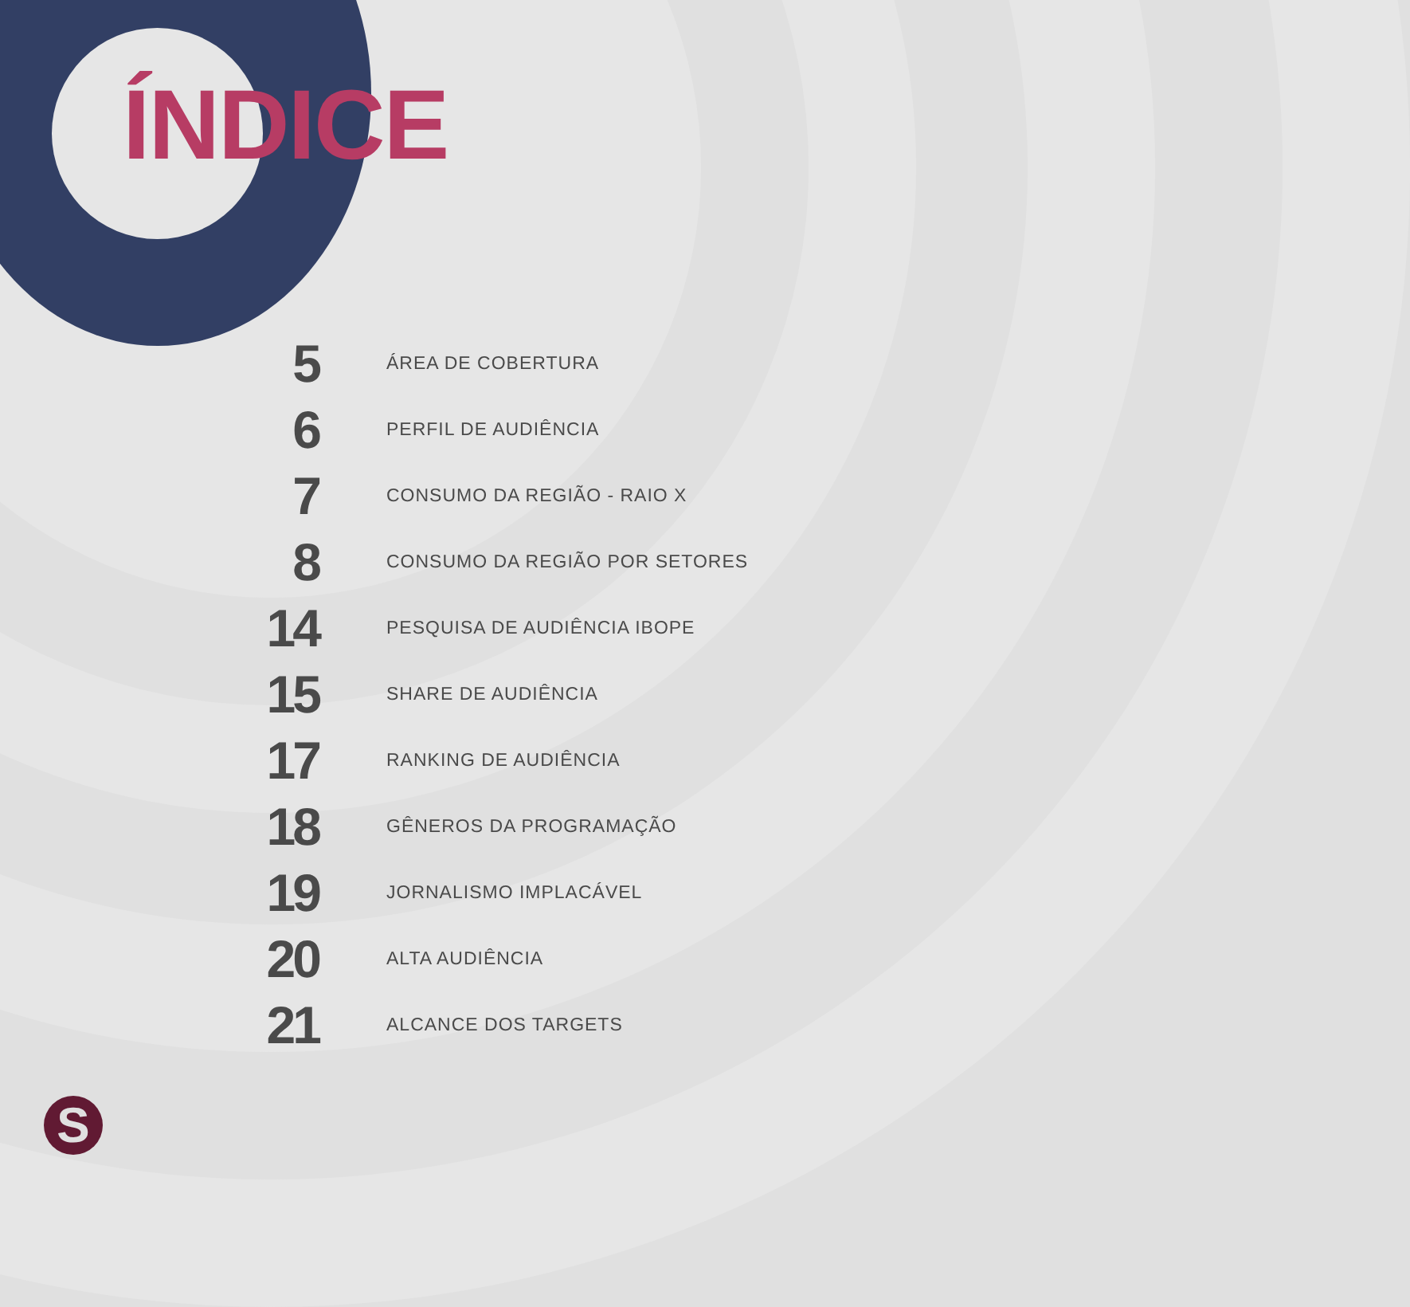ÍNDICE
5
ÁREA DE COBERTURA
6
PERFIL DE AUDIÊNCIA
7
CONSUMO DA REGIÃO - RAIO X
8
CONSUMO DA REGIÃO POR SETORES
14
PESQUISA DE AUDIÊNCIA IBOPE
15
SHARE DE AUDIÊNCIA
17
RANKING DE AUDIÊNCIA
18
GÊNEROS DA PROGRAMAÇÃO
19
JORNALISMO IMPLACÁVEL
20
ALTA AUDIÊNCIA
21
ALCANCE DOS TARGETS
S